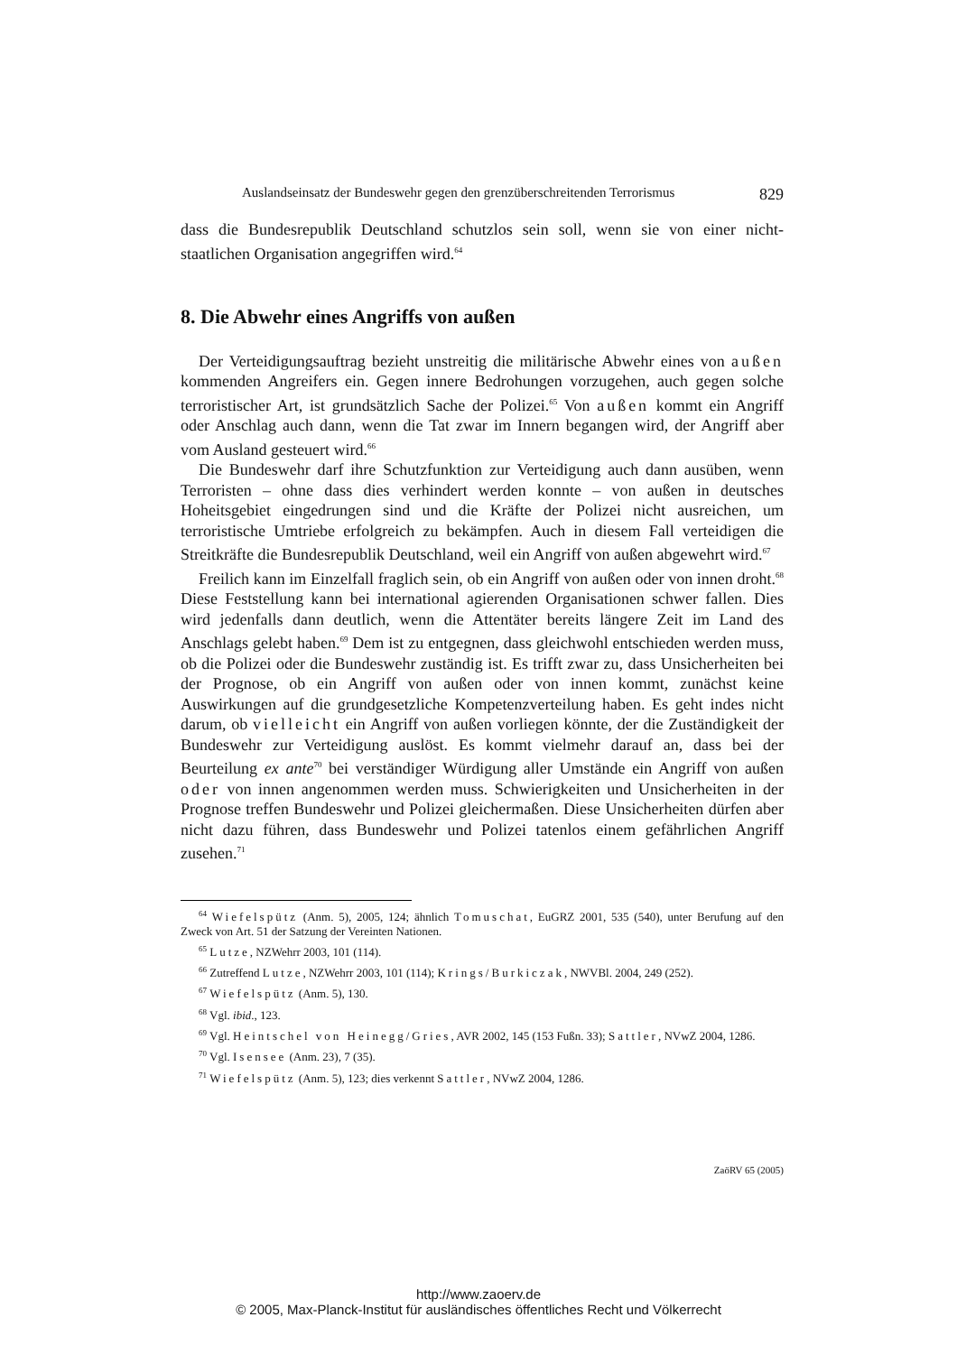Auslandseinsatz der Bundeswehr gegen den grenzüberschreitenden Terrorismus 829
dass die Bundesrepublik Deutschland schutzlos sein soll, wenn sie von einer nicht-staatlichen Organisation angegriffen wird.<sup>64</sup>
8. Die Abwehr eines Angriffs von außen
Der Verteidigungsauftrag bezieht unstreitig die militärische Abwehr eines von außen kommenden Angreifers ein. Gegen innere Bedrohungen vorzugehen, auch gegen solche terroristischer Art, ist grundsätzlich Sache der Polizei.<sup>65</sup> Von außen kommt ein Angriff oder Anschlag auch dann, wenn die Tat zwar im Innern begangen wird, der Angriff aber vom Ausland gesteuert wird.<sup>66</sup>
Die Bundeswehr darf ihre Schutzfunktion zur Verteidigung auch dann ausüben, wenn Terroristen – ohne dass dies verhindert werden konnte – von außen in deutsches Hoheitsgebiet eingedrungen sind und die Kräfte der Polizei nicht ausreichen, um terroristische Umtriebe erfolgreich zu bekämpfen. Auch in diesem Fall verteidigen die Streitkräfte die Bundesrepublik Deutschland, weil ein Angriff von außen abgewehrt wird.<sup>67</sup>
Freilich kann im Einzelfall fraglich sein, ob ein Angriff von außen oder von innen droht.<sup>68</sup> Diese Feststellung kann bei international agierenden Organisationen schwer fallen. Dies wird jedenfalls dann deutlich, wenn die Attentäter bereits längere Zeit im Land des Anschlags gelebt haben.<sup>69</sup> Dem ist zu entgegnen, dass gleichwohl entschieden werden muss, ob die Polizei oder die Bundeswehr zuständig ist. Es trifft zwar zu, dass Unsicherheiten bei der Prognose, ob ein Angriff von außen oder von innen kommt, zunächst keine Auswirkungen auf die grundgesetzliche Kompetenzverteilung haben. Es geht indes nicht darum, ob vielleicht ein Angriff von außen vorliegen könnte, der die Zuständigkeit der Bundeswehr zur Verteidigung auslöst. Es kommt vielmehr darauf an, dass bei der Beurteilung ex ante<sup>70</sup> bei verständiger Würdigung aller Umstände ein Angriff von außen oder von innen angenommen werden muss. Schwierigkeiten und Unsicherheiten in der Prognose treffen Bundeswehr und Polizei gleichermaßen. Diese Unsicherheiten dürfen aber nicht dazu führen, dass Bundeswehr und Polizei tatenlos einem gefährlichen Angriff zusehen.<sup>71</sup>
<sup>64</sup> Wiefelspütz (Anm. 5), 2005, 124; ähnlich Tomuschat, EuGRZ 2001, 535 (540), unter Berufung auf den Zweck von Art. 51 der Satzung der Vereinten Nationen.
<sup>65</sup> Lutze, NZWehrr 2003, 101 (114).
<sup>66</sup> Zutreffend Lutze, NZWehrr 2003, 101 (114); Krings/Burkiczak, NWVBl. 2004, 249 (252).
<sup>67</sup> Wiefelspütz (Anm. 5), 130.
<sup>68</sup> Vgl. ibid., 123.
<sup>69</sup> Vgl. Heintschel von Heinegg/Gries, AVR 2002, 145 (153 Fußn. 33); Sattler, NVwZ 2004, 1286.
<sup>70</sup> Vgl. Isensee (Anm. 23), 7 (35).
<sup>71</sup> Wiefelspütz (Anm. 5), 123; dies verkennt Sattler, NVwZ 2004, 1286.
ZaöRV 65 (2005)
http://www.zaoerv.de
© 2005, Max-Planck-Institut für ausländisches öffentliches Recht und Völkerrecht